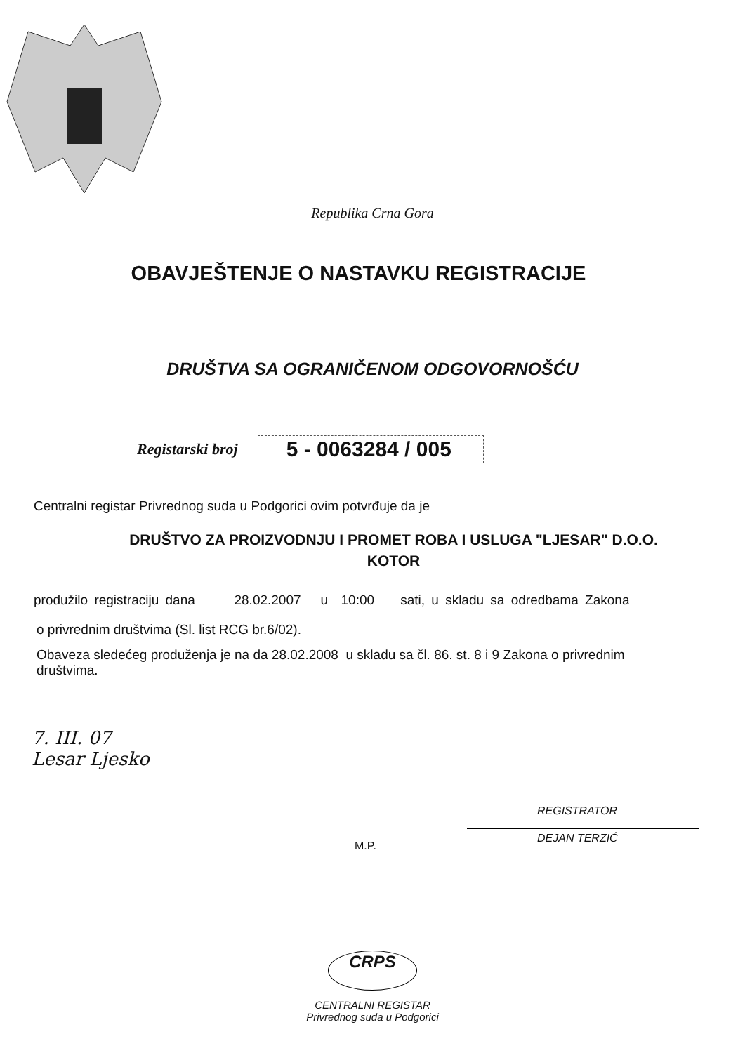Republika Crna Gora
OBAVJEŠTENJE O NASTAVKU REGISTRACIJE
DRUŠTVA SA OGRANIČENOM ODGOVORNOŠĆU
Registarski broj 5 - 0063284 / 005
Centralni registar Privrednog suda u Podgorici ovim potvrđuje da je
DRUŠTVO ZA PROIZVODNJU I PROMET ROBA I USLUGA "LJESAR" D.O.O.
KOTOR
produžilo registraciju dana 28.02.2007 u 10:00 sati, u skladu sa odredbama Zakona
o privrednim društvima (Sl. list RCG br.6/02).
Obaveza sledećeg produženja je na da 28.02.2008 u skladu sa čl. 86. st. 8 i 9 Zakona o privrednim
društvima.
7. III. 07
Lesar Ljesko
M.P.
REGISTRATOR
DEJAN TERZIĆ
CRPS
CENTRALNI REGISTAR
Privrednog suda u Podgorici